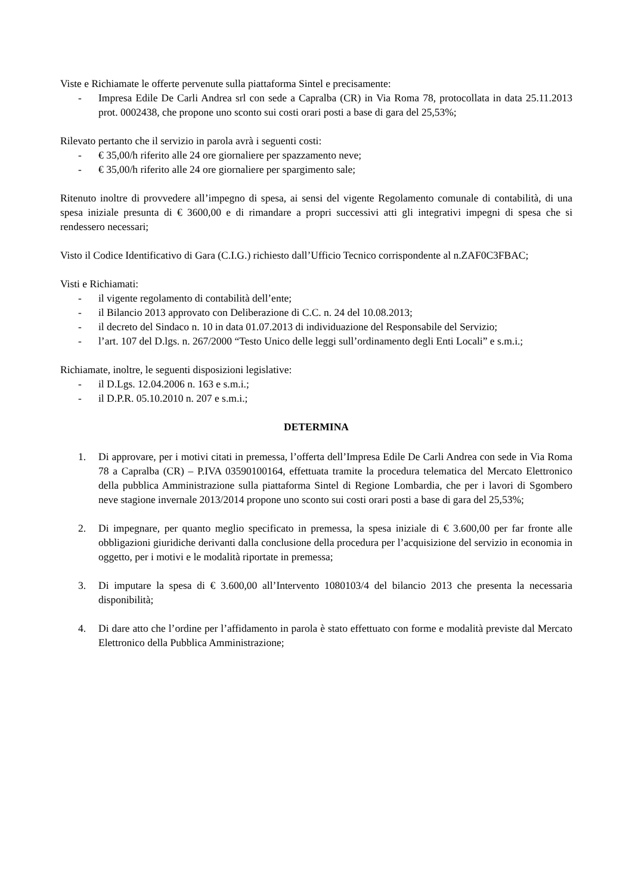Viste e Richiamate le offerte pervenute sulla piattaforma Sintel e precisamente:
- Impresa Edile De Carli Andrea srl con sede a Capralba (CR) in Via Roma 78, protocollata in data 25.11.2013 prot. 0002438, che propone uno sconto sui costi orari posti a base di gara del 25,53%;
Rilevato pertanto che il servizio in parola avrà i seguenti costi:
- € 35,00/h riferito alle 24 ore giornaliere per spazzamento neve;
- € 35,00/h riferito alle 24 ore giornaliere per spargimento sale;
Ritenuto inoltre di provvedere all’impegno di spesa, ai sensi del vigente Regolamento comunale di contabilità, di una spesa iniziale presunta di € 3600,00 e di rimandare a propri successivi atti gli integrativi impegni di spesa che si rendessero necessari;
Visto il Codice Identificativo di Gara (C.I.G.) richiesto dall’Ufficio Tecnico corrispondente al n.ZAF0C3FBAC;
Visti e Richiamati:
- il vigente regolamento di contabilità dell’ente;
- il Bilancio 2013 approvato con Deliberazione di C.C. n. 24 del 10.08.2013;
- il decreto del Sindaco n. 10 in data 01.07.2013 di individuazione del Responsabile del Servizio;
- l’art. 107 del D.lgs. n. 267/2000 “Testo Unico delle leggi sull’ordinamento degli Enti Locali” e s.m.i.;
Richiamate, inoltre, le seguenti disposizioni legislative:
- il D.Lgs. 12.04.2006 n. 163 e s.m.i.;
- il D.P.R. 05.10.2010 n. 207 e s.m.i.;
DETERMINA
1. Di approvare, per i motivi citati in premessa, l’offerta dell’Impresa Edile De Carli Andrea con sede in Via Roma 78 a Capralba (CR) – P.IVA 03590100164, effettuata tramite la procedura telematica del Mercato Elettronico della pubblica Amministrazione sulla piattaforma Sintel di Regione Lombardia, che per i lavori di Sgombero neve stagione invernale 2013/2014 propone uno sconto sui costi orari posti a base di gara del 25,53%;
2. Di impegnare, per quanto meglio specificato in premessa, la spesa iniziale di € 3.600,00 per far fronte alle obbligazioni giuridiche derivanti dalla conclusione della procedura per l’acquisizione del servizio in economia in oggetto, per i motivi e le modalità riportate in premessa;
3. Di imputare la spesa di € 3.600,00 all’Intervento 1080103/4 del bilancio 2013 che presenta la necessaria disponibilità;
4. Di dare atto che l’ordine per l’affidamento in parola è stato effettuato con forme e modalità previste dal Mercato Elettronico della Pubblica Amministrazione;